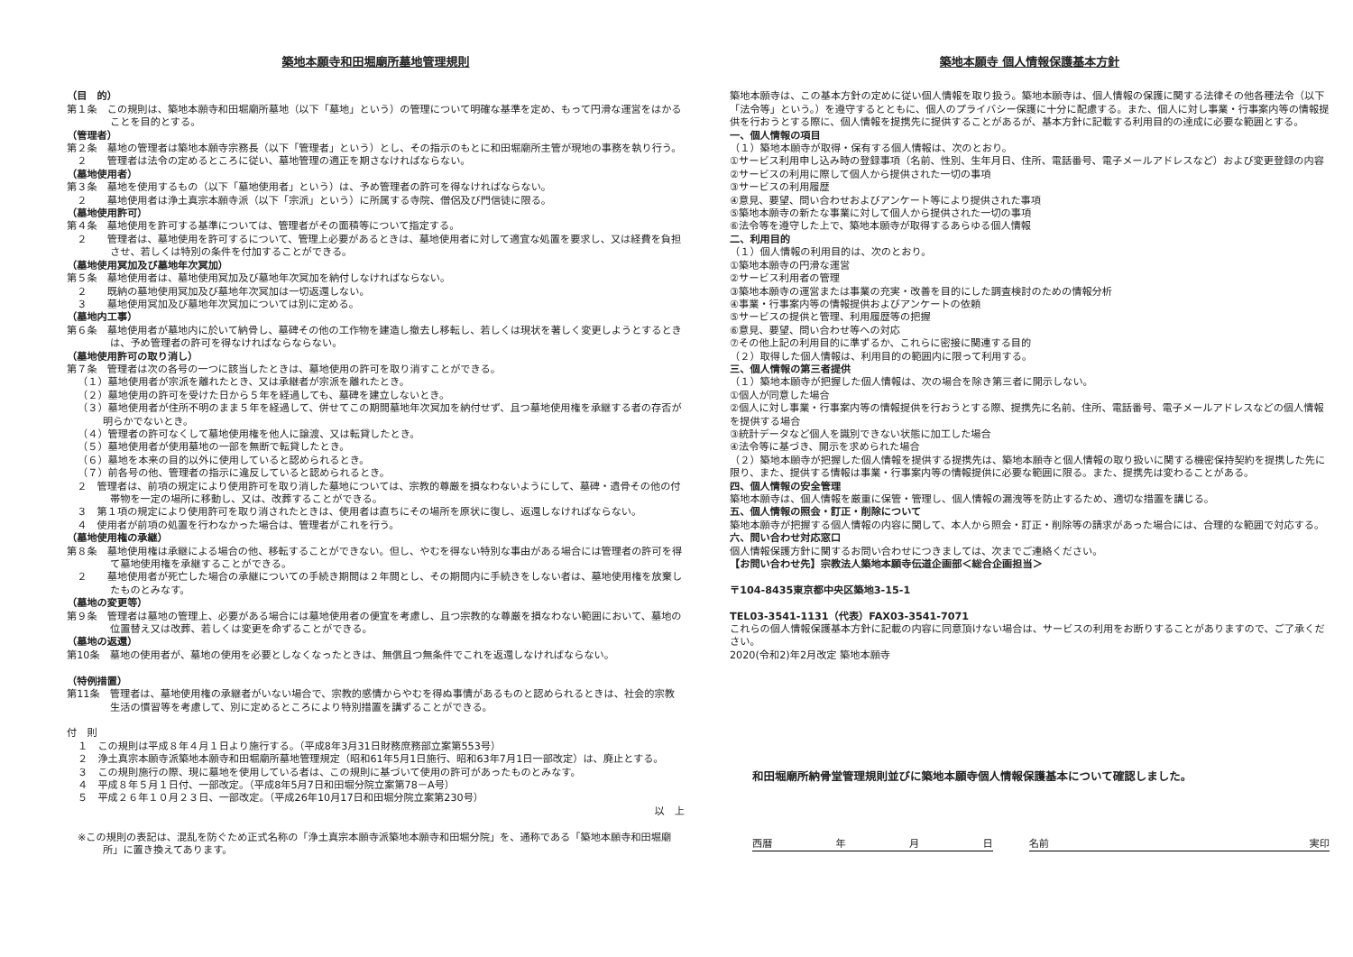築地本願寺和田堀廟所墓地管理規則
（目　的）
第１条　この規則は、築地本願寺和田堀廟所墓地（以下「墓地」という）の管理について明確な基準を定め、もって円滑な運営をはかることを目的とする。
（管理者）
第２条　墓地の管理者は築地本願寺宗務長（以下「管理者」という）とし、その指示のもとに和田堀廟所主管が現地の事務を執り行う。
　２　　管理者は法令の定めるところに従い、墓地管理の適正を期さなければならない。
（墓地使用者）
第３条　墓地を使用するもの（以下「墓地使用者」という）は、予め管理者の許可を得なければならない。
　２　　墓地使用者は浄土真宗本願寺派（以下「宗派」という）に所属する寺院、僧侶及び門信徒に限る。
（墓地使用許可）
第４条　墓地使用を許可する基準については、管理者がその面積等について指定する。
　２　　管理者は、墓地使用を許可するについて、管理上必要があるときは、墓地使用者に対して適宜な処置を要求し、又は経費を負担させ、若しくは特別の条件を付加することができる。
（墓地使用冥加及び墓地年次冥加）
第５条　墓地使用者は、墓地使用冥加及び墓地年次冥加を納付しなければならない。
　２　　既納の墓地使用冥加及び墓地年次冥加は一切返還しない。
　３　　墓地使用冥加及び墓地年次冥加については別に定める。
（墓地内工事）
第６条　墓地使用者が墓地内に於いて納骨し、墓碑その他の工作物を建造し撤去し移転し、若しくは現状を著しく変更しようとするときは、予め管理者の許可を得なければならならない。
（墓地使用許可の取り消し）
第７条　管理者は次の各号の一つに該当したときは、墓地使用の許可を取り消すことができる。
（１）墓地使用者が宗派を離れたとき、又は承継者が宗派を離れたとき。
（２）墓地使用の許可を受けた日から５年を経過しても、墓碑を建立しないとき。
（３）墓地使用者が住所不明のまま５年を経過して、併せてこの期間墓地年次冥加を納付せず、且つ墓地使用権を承継する者の存否が明らかでないとき。
（４）管理者の許可なくして墓地使用権を他人に譲渡、又は転貸したとき。
（５）墓地使用者が使用墓地の一部を無断で転貸したとき。
（６）墓地を本来の目的以外に使用していると認められるとき。
（７）前各号の他、管理者の指示に違反していると認められるとき。
　２　管理者は、前項の規定により使用許可を取り消した墓地については、宗教的尊厳を損なわないようにして、墓碑・遺骨その他の付帯物を一定の場所に移動し、又は、改葬することができる。
　３　第１項の規定により使用許可を取り消されたときは、使用者は直ちにその場所を原状に復し、返還しなければならない。
　４　使用者が前項の処置を行わなかった場合は、管理者がこれを行う。
（墓地使用権の承継）
第８条　墓地使用権は承継による場合の他、移転することができない。但し、やむを得ない特別な事由がある場合には管理者の許可を得て墓地使用権を承継することができる。
　２　　墓地使用者が死亡した場合の承継についての手続き期間は２年間とし、その期間内に手続きをしない者は、墓地使用権を放棄したものとみなす。
（墓地の変更等）
第９条　管理者は墓地の管理上、必要がある場合には墓地使用者の便宜を考慮し、且つ宗教的な尊厳を損なわない範囲において、墓地の位置替え又は改葬、若しくは変更を命ずることができる。
（墓地の返還）
第10条　墓地の使用者が、墓地の使用を必要としなくなったときは、無償且つ無条件でこれを返還しなければならない。
（特例措置）
第11条　管理者は、墓地使用権の承継者がいない場合で、宗教的感情からやむを得ぬ事情があるものと認められるときは、社会的宗教生活の慣習等を考慮して、別に定めるところにより特別措置を講ずることができる。
付　則
１　この規則は平成８年４月１日より施行する。（平成8年3月31日財務庶務部立案第553号）
２　浄土真宗本願寺派築地本願寺和田堀廟所墓地管理規定（昭和61年5月1日施行、昭和63年7月1日一部改定）は、廃止とする。
３　この規則施行の際、現に墓地を使用している者は、この規則に基づいて使用の許可があったものとみなす。
４　平成８年５月１日付、一部改定。（平成8年5月7日和田堀分院立案第78－A号）
５　平成２６年１０月２３日、一部改定。（平成26年10月17日和田堀分院立案第230号）
以　上
※この規則の表記は、混乱を防ぐため正式名称の「浄土真宗本願寺派築地本願寺和田堀分院」を、通称である「築地本願寺和田堀廟所」に置き換えてあります。
築地本願寺 個人情報保護基本方針
築地本願寺は、この基本方針の定めに従い個人情報を取り扱う。築地本願寺は、個人情報の保護に関する法律その他各種法令（以下「法令等」という。）を遵守するとともに、個人のプライバシー保護に十分に配慮する。また、個人に対し事業・行事案内等の情報提供を行おうとする際に、個人情報を提携先に提供することがあるが、基本方針に記載する利用目的の達成に必要な範囲とする。
一、個人情報の項目
（１）築地本願寺が取得・保有する個人情報は、次のとおり。
①サービス利用申し込み時の登録事項（名前、性別、生年月日、住所、電話番号、電子メールアドレスなど）および変更登録の内容
②サービスの利用に際して個人から提供された一切の事項
③サービスの利用履歴
④意見、要望、問い合わせおよびアンケート等により提供された事項
⑤築地本願寺の新たな事業に対して個人から提供された一切の事項
⑥法令等を遵守した上で、築地本願寺が取得するあらゆる個人情報
二、利用目的
（１）個人情報の利用目的は、次のとおり。
①築地本願寺の円滑な運営
②サービス利用者の管理
③築地本願寺の運営または事業の充実・改善を目的にした調査検討のための情報分析
④事業・行事案内等の情報提供およびアンケートの依頼
⑤サービスの提供と管理、利用履歴等の把握
⑥意見、要望、問い合わせ等への対応
⑦その他上記の利用目的に準ずるか、これらに密接に関連する目的
（２）取得した個人情報は、利用目的の範囲内に限って利用する。
三、個人情報の第三者提供
（１）築地本願寺が把握した個人情報は、次の場合を除き第三者に開示しない。
①個人が同意した場合
②個人に対し事業・行事案内等の情報提供を行おうとする際、提携先に名前、住所、電話番号、電子メールアドレスなどの個人情報を提供する場合
③統計データなど個人を識別できない状態に加工した場合
④法令等に基づき、開示を求められた場合
（２）築地本願寺が把握した個人情報を提供する提携先は、築地本願寺と個人情報の取り扱いに関する機密保持契約を提携した先に限り、また、提供する情報は事業・行事案内等の情報提供に必要な範囲に限る。また、提携先は変わることがある。
四、個人情報の安全管理
築地本願寺は、個人情報を厳重に保管・管理し、個人情報の漏洩等を防止するため、適切な措置を講じる。
五、個人情報の照会・訂正・削除について
築地本願寺が把握する個人情報の内容に関して、本人から照会・訂正・削除等の請求があった場合には、合理的な範囲で対応する。
六、問い合わせ対応窓口
個人情報保護方針に関するお問い合わせにつきましては、次までご連絡ください。
【お問い合わせ先】宗教法人築地本願寺伝道企画部＜総合企画担当＞
〒104-8435東京都中央区築地3-15-1
TEL03-3541-1131（代表）FAX03-3541-7071
これらの個人情報保護基本方針に記載の内容に同意頂けない場合は、サービスの利用をお断りすることがありますので、ご了承ください。
2020(令和2)年2月改定 築地本願寺
和田堀廟所納骨堂管理規則並びに築地本願寺個人情報保護基本について確認しました。
西暦 年 月 日 名前 実印